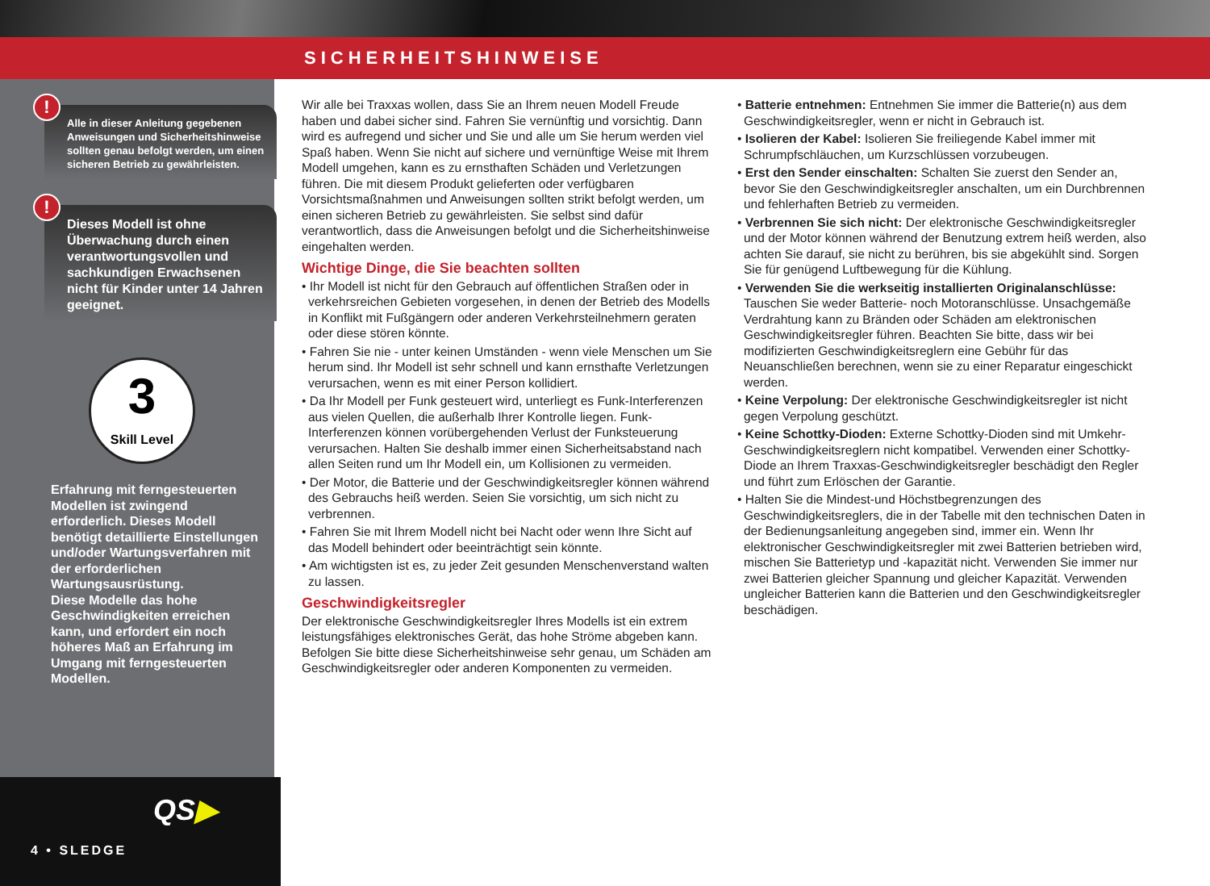SICHERHEITSHINWEISE
!
Alle in dieser Anleitung gegebenen Anweisungen und Sicherheitshinweise sollten genau befolgt werden, um einen sicheren Betrieb zu gewährleisten.
!
Dieses Modell ist ohne Überwachung durch einen verantwortungsvollen und sachkundigen Erwachsenen nicht für Kinder unter 14 Jahren geeignet.
3
Skill Level
Erfahrung mit ferngesteuerten Modellen ist zwingend erforderlich. Dieses Modell benötigt detaillierte Einstellungen und/oder Wartungsverfahren mit der erforderlichen Wartungsausrüstung.
Diese Modelle das hohe Geschwindigkeiten erreichen kann, und erfordert ein noch höheres Maß an Erfahrung im Umgang mit ferngesteuerten Modellen.
QS▶
4 • SLEDGE
Wir alle bei Traxxas wollen, dass Sie an Ihrem neuen Modell Freude haben und dabei sicher sind. Fahren Sie vernünftig und vorsichtig. Dann wird es aufregend und sicher und Sie und alle um Sie herum werden viel Spaß haben. Wenn Sie nicht auf sichere und vernünftige Weise mit Ihrem Modell umgehen, kann es zu ernsthaften Schäden und Verletzungen führen. Die mit diesem Produkt gelieferten oder verfügbaren Vorsichtsmaßnahmen und Anweisungen sollten strikt befolgt werden, um einen sicheren Betrieb zu gewährleisten. Sie selbst sind dafür verantwortlich, dass die Anweisungen befolgt und die Sicherheitshinweise eingehalten werden.
Wichtige Dinge, die Sie beachten sollten
• Ihr Modell ist nicht für den Gebrauch auf öffentlichen Straßen oder in verkehrsreichen Gebieten vorgesehen, in denen der Betrieb des Modells in Konflikt mit Fußgängern oder anderen Verkehrsteilnehmern geraten oder diese stören könnte.
• Fahren Sie nie - unter keinen Umständen - wenn viele Menschen um Sie herum sind. Ihr Modell ist sehr schnell und kann ernsthafte Verletzungen verursachen, wenn es mit einer Person kollidiert.
• Da Ihr Modell per Funk gesteuert wird, unterliegt es Funk-Interferenzen aus vielen Quellen, die außerhalb Ihrer Kontrolle liegen. Funk-Interferenzen können vorübergehenden Verlust der Funksteuerung verursachen. Halten Sie deshalb immer einen Sicherheitsabstand nach allen Seiten rund um Ihr Modell ein, um Kollisionen zu vermeiden.
• Der Motor, die Batterie und der Geschwindigkeitsregler können während des Gebrauchs heiß werden. Seien Sie vorsichtig, um sich nicht zu verbrennen.
• Fahren Sie mit Ihrem Modell nicht bei Nacht oder wenn Ihre Sicht auf das Modell behindert oder beeinträchtigt sein könnte.
• Am wichtigsten ist es, zu jeder Zeit gesunden Menschenverstand walten zu lassen.
Geschwindigkeitsregler
Der elektronische Geschwindigkeitsregler Ihres Modells ist ein extrem leistungsfähiges elektronisches Gerät, das hohe Ströme abgeben kann. Befolgen Sie bitte diese Sicherheitshinweise sehr genau, um Schäden am Geschwindigkeitsregler oder anderen Komponenten zu vermeiden.
• Batterie entnehmen: Entnehmen Sie immer die Batterie(n) aus dem Geschwindigkeitsregler, wenn er nicht in Gebrauch ist.
• Isolieren der Kabel: Isolieren Sie freiliegende Kabel immer mit Schrumpfschläuchen, um Kurzschlüssen vorzubeugen.
• Erst den Sender einschalten: Schalten Sie zuerst den Sender an, bevor Sie den Geschwindigkeitsregler anschalten, um ein Durchbrennen und fehlerhaften Betrieb zu vermeiden.
• Verbrennen Sie sich nicht: Der elektronische Geschwindigkeitsregler und der Motor können während der Benutzung extrem heiß werden, also achten Sie darauf, sie nicht zu berühren, bis sie abgekühlt sind. Sorgen Sie für genügend Luftbewegung für die Kühlung.
• Verwenden Sie die werkseitig installierten Originalanschlüsse: Tauschen Sie weder Batterie- noch Motoranschlüsse. Unsachgemäße Verdrahtung kann zu Bränden oder Schäden am elektronischen Geschwindigkeitsregler führen. Beachten Sie bitte, dass wir bei modifizierten Geschwindigkeitsreglern eine Gebühr für das Neuanschließen berechnen, wenn sie zu einer Reparatur eingeschickt werden.
• Keine Verpolung: Der elektronische Geschwindigkeitsregler ist nicht gegen Verpolung geschützt.
• Keine Schottky-Dioden: Externe Schottky-Dioden sind mit Umkehr-Geschwindigkeitsreglern nicht kompatibel. Verwenden einer Schottky-Diode an Ihrem Traxxas-Geschwindigkeitsregler beschädigt den Regler und führt zum Erlöschen der Garantie.
• Halten Sie die Mindest-und Höchstbegrenzungen des Geschwindigkeitsreglers, die in der Tabelle mit den technischen Daten in der Bedienungsanleitung angegeben sind, immer ein. Wenn Ihr elektronischer Geschwindigkeitsregler mit zwei Batterien betrieben wird, mischen Sie Batterietyp und -kapazität nicht. Verwenden Sie immer nur zwei Batterien gleicher Spannung und gleicher Kapazität. Verwenden ungleicher Batterien kann die Batterien und den Geschwindigkeitsregler beschädigen.